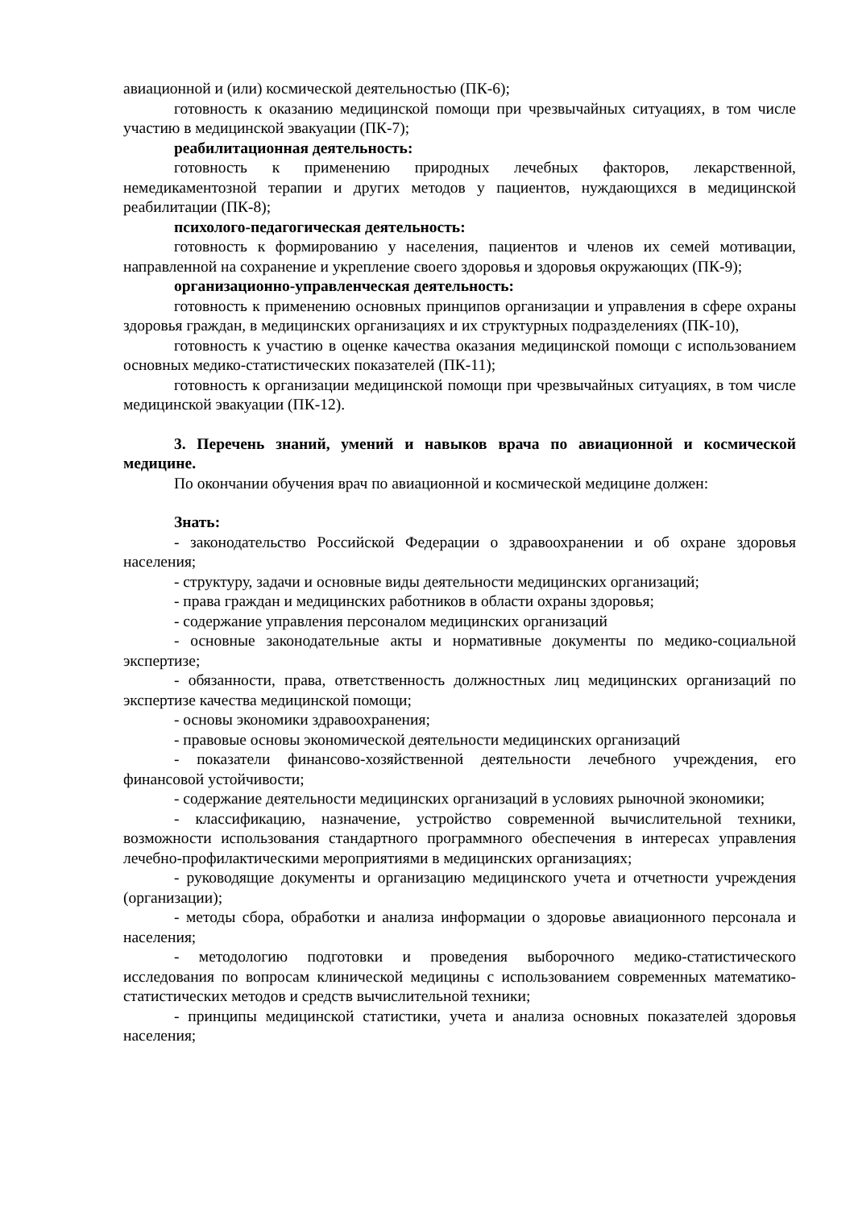авиационной и (или) космической деятельностью (ПК-6);
готовность к оказанию медицинской помощи при чрезвычайных ситуациях, в том числе участию в медицинской эвакуации (ПК-7);
реабилитационная деятельность:
готовность к применению природных лечебных факторов, лекарственной, немедикаментозной терапии и других методов у пациентов, нуждающихся в медицинской реабилитации (ПК-8);
психолого-педагогическая деятельность:
готовность к формированию у населения, пациентов и членов их семей мотивации, направленной на сохранение и укрепление своего здоровья и здоровья окружающих (ПК-9);
организационно-управленческая деятельность:
готовность к применению основных принципов организации и управления в сфере охраны здоровья граждан, в медицинских организациях и их структурных подразделениях (ПК-10),
готовность к участию в оценке качества оказания медицинской помощи с использованием основных медико-статистических показателей (ПК-11);
готовность к организации медицинской помощи при чрезвычайных ситуациях, в том числе медицинской эвакуации (ПК-12).
3. Перечень знаний, умений и навыков врача по авиационной и космической медицине.
По окончании обучения врач по авиационной и космической медицине должен:
Знать:
- законодательство Российской Федерации о здравоохранении и об охране здоровья населения;
- структуру, задачи и основные виды деятельности медицинских организаций;
- права граждан и медицинских работников в области охраны здоровья;
- содержание управления персоналом медицинских организаций
- основные законодательные акты и нормативные документы по медико-социальной экспертизе;
- обязанности, права, ответственность должностных лиц медицинских организаций по экспертизе качества медицинской помощи;
- основы экономики здравоохранения;
- правовые основы экономической деятельности медицинских организаций
- показатели финансово-хозяйственной деятельности лечебного учреждения, его финансовой устойчивости;
- содержание деятельности медицинских организаций в условиях рыночной экономики;
- классификацию, назначение, устройство современной вычислительной техники, возможности использования стандартного программного обеспечения в интересах управления лечебно-профилактическими мероприятиями в медицинских организациях;
- руководящие документы и организацию медицинского учета и отчетности учреждения (организации);
- методы сбора, обработки и анализа информации о здоровье авиационного персонала и населения;
- методологию подготовки и проведения выборочного медико-статистического исследования по вопросам клинической медицины с использованием современных математико-статистических методов и средств вычислительной техники;
- принципы медицинской статистики, учета и анализа основных показателей здоровья населения;